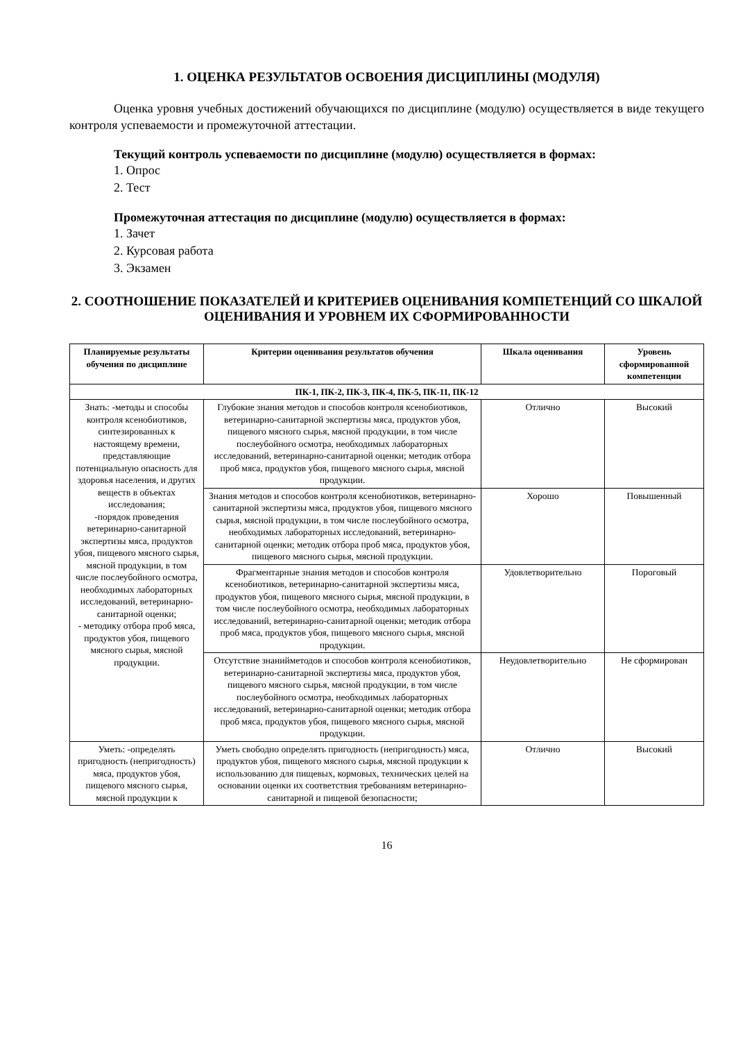1. ОЦЕНКА РЕЗУЛЬТАТОВ ОСВОЕНИЯ ДИСЦИПЛИНЫ (МОДУЛЯ)
Оценка уровня учебных достижений обучающихся по дисциплине (модулю) осуществляется в виде текущего контроля успеваемости и промежуточной аттестации.
Текущий контроль успеваемости по дисциплине (модулю) осуществляется в формах:
1. Опрос
2. Тест
Промежуточная аттестация по дисциплине (модулю) осуществляется в формах:
1. Зачет
2. Курсовая работа
3. Экзамен
2. СООТНОШЕНИЕ ПОКАЗАТЕЛЕЙ И КРИТЕРИЕВ ОЦЕНИВАНИЯ КОМПЕТЕНЦИЙ СО ШКАЛОЙ ОЦЕНИВАНИЯ И УРОВНЕМ ИХ СФОРМИРОВАННОСТИ
| Планируемые результаты обучения по дисциплине | Критерии оценивания результатов обучения | Шкала оценивания | Уровень сформированной компетенции |
| --- | --- | --- | --- |
| ПК-1, ПК-2, ПК-3, ПК-4, ПК-5, ПК-11, ПК-12 | | | |
| Знать: -методы и способы контроля ксенобиотиков, синтезированных к настоящему времени, представляющие потенциальную опасность для здоровья населения, и других веществ в объектах исследования; -порядок проведения ветеринарно-санитарной экспертизы мяса, продуктов убоя, пищевого мясного сырья, мясной продукции, в том числе послеубойного осмотра, необходимых лабораторных исследований, ветеринарно-санитарной оценки; - методику отбора проб мяса, продуктов убоя, пищевого мясного сырья, мясной продукции. | Глубокие знания методов и способов контроля ксенобиотиков, ветеринарно-санитарной экспертизы мяса, продуктов убоя, пищевого мясного сырья, мясной продукции, в том числе послеубойного осмотра, необходимых лабораторных исследований, ветеринарно-санитарной оценки; методик отбора проб мяса, продуктов убоя, пищевого мясного сырья, мясной продукции. | Отлично | Высокий |
| | Знания методов и способов контроля ксенобиотиков, ветеринарно-санитарной экспертизы мяса, продуктов убоя, пищевого мясного сырья, мясной продукции, в том числе послеубойного осмотра, необходимых лабораторных исследований, ветеринарно-санитарной оценки; методик отбора проб мяса, продуктов убоя, пищевого мясного сырья, мясной продукции. | Хорошо | Повышенный |
| | Фрагментарные знания методов и способов контроля ксенобиотиков, ветеринарно-санитарной экспертизы мяса, продуктов убоя, пищевого мясного сырья, мясной продукции, в том числе послеубойного осмотра, необходимых лабораторных исследований, ветеринарно-санитарной оценки; методик отбора проб мяса, продуктов убоя, пищевого мясного сырья, мясной продукции. | Удовлетворительно | Пороговый |
| | Отсутствие знанийметодов и способов контроля ксенобиотиков, ветеринарно-санитарной экспертизы мяса, продуктов убоя, пищевого мясного сырья, мясной продукции, в том числе послеубойного осмотра, необходимых лабораторных исследований, ветеринарно-санитарной оценки; методик отбора проб мяса, продуктов убоя, пищевого мясного сырья, мясной продукции. | Неудовлетворительно | Не сформирован |
| Уметь: -определять пригодность (непригодность) мяса, продуктов убоя, пищевого мясного сырья, мясной продукции к | Уметь свободно определять пригодность (непригодность) мяса, продуктов убоя, пищевого мясного сырья, мясной продукции к использованию для пищевых, кормовых, технических целей на основании оценки их соответствия требованиям ветеринарно-санитарной и пищевой безопасности; | Отлично | Высокий |
16